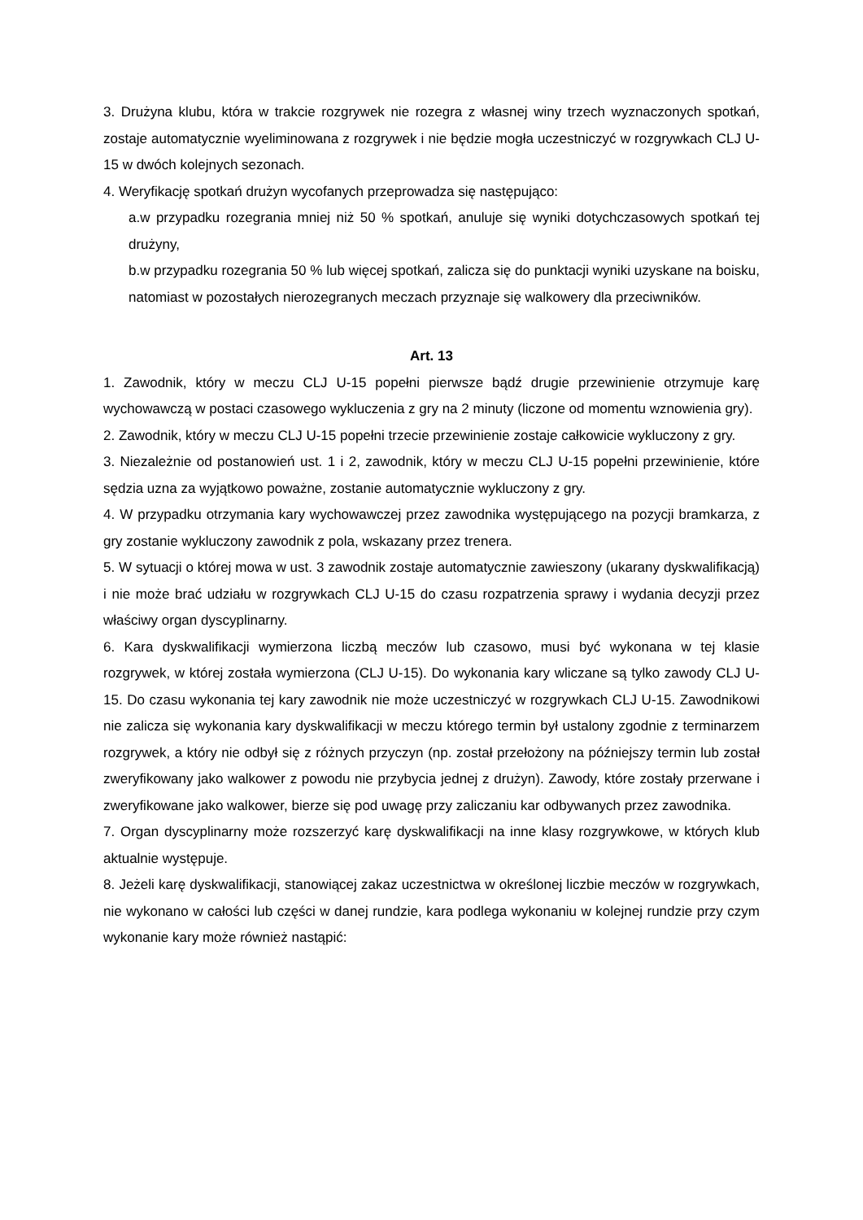3. Drużyna klubu, która w trakcie rozgrywek nie rozegra z własnej winy trzech wyznaczonych spotkań, zostaje automatycznie wyeliminowana z rozgrywek i nie będzie mogła uczestniczyć w rozgrywkach CLJ U-15 w dwóch kolejnych sezonach.
4. Weryfikację spotkań drużyn wycofanych przeprowadza się następująco:
a.w przypadku rozegrania mniej niż 50 % spotkań, anuluje się wyniki dotychczasowych spotkań tej drużyny,
b.w przypadku rozegrania 50 % lub więcej spotkań, zalicza się do punktacji wyniki uzyskane na boisku, natomiast w pozostałych nierozegranych meczach przyznaje się walkowery dla przeciwników.
Art. 13
1. Zawodnik, który w meczu CLJ U-15 popełni pierwsze bądź drugie przewinienie otrzymuje karę wychowawczą w postaci czasowego wykluczenia z gry na 2 minuty (liczone od momentu wznowienia gry).
2. Zawodnik, który w meczu CLJ U-15 popełni trzecie przewinienie zostaje całkowicie wykluczony z gry.
3. Niezależnie od postanowień ust. 1 i 2, zawodnik, który w meczu CLJ U-15 popełni przewinienie, które sędzia uzna za wyjątkowo poważne, zostanie automatycznie wykluczony z gry.
4. W przypadku otrzymania kary wychowawczej przez zawodnika występującego na pozycji bramkarza, z gry zostanie wykluczony zawodnik z pola, wskazany przez trenera.
5. W sytuacji o której mowa w ust. 3 zawodnik zostaje automatycznie zawieszony (ukarany dyskwalifikacją) i nie może brać udziału w rozgrywkach CLJ U-15 do czasu rozpatrzenia sprawy i wydania decyzji przez właściwy organ dyscyplinarny.
6. Kara dyskwalifikacji wymierzona liczbą meczów lub czasowo, musi być wykonana w tej klasie rozgrywek, w której została wymierzona (CLJ U-15). Do wykonania kary wliczane są tylko zawody CLJ U-15. Do czasu wykonania tej kary zawodnik nie może uczestniczyć w rozgrywkach CLJ U-15. Zawodnikowi nie zalicza się wykonania kary dyskwalifikacji w meczu którego termin był ustalony zgodnie z terminarzem rozgrywek, a który nie odbył się z różnych przyczyn (np. został przełożony na późniejszy termin lub został zweryfikowany jako walkower z powodu nie przybycia jednej z drużyn). Zawody, które zostały przerwane i zweryfikowane jako walkower, bierze się pod uwagę przy zaliczaniu kar odbywanych przez zawodnika.
7. Organ dyscyplinarny może rozszerzyć karę dyskwalifikacji na inne klasy rozgrywkowe, w których klub aktualnie występuje.
8. Jeżeli karę dyskwalifikacji, stanowiącej zakaz uczestnictwa w określonej liczbie meczów w rozgrywkach, nie wykonano w całości lub części w danej rundzie, kara podlega wykonaniu w kolejnej rundzie przy czym wykonanie kary może również nastąpić: